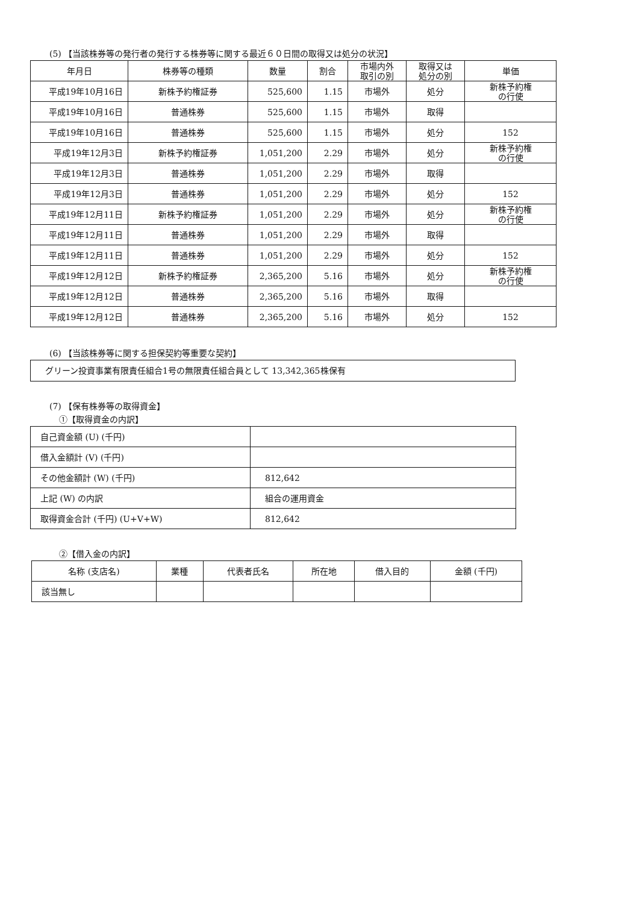(5) 【当該株券等の発行者の発行する株券等に関する最近６０日間の取得又は処分の状況】
| 年月日 | 株券等の種類 | 数量 | 割合 | 市場内外 取引の別 | 取得又は 処分の別 | 単価 |
| --- | --- | --- | --- | --- | --- | --- |
| 平成19年10月16日 | 新株予約権証券 | 525,600 | 1.15 | 市場外 | 処分 | 新株予約権 の行使 |
| 平成19年10月16日 | 普通株券 | 525,600 | 1.15 | 市場外 | 取得 | |
| 平成19年10月16日 | 普通株券 | 525,600 | 1.15 | 市場外 | 処分 | 152 |
| 平成19年12月3日 | 新株予約権証券 | 1,051,200 | 2.29 | 市場外 | 処分 | 新株予約権 の行使 |
| 平成19年12月3日 | 普通株券 | 1,051,200 | 2.29 | 市場外 | 取得 | |
| 平成19年12月3日 | 普通株券 | 1,051,200 | 2.29 | 市場外 | 処分 | 152 |
| 平成19年12月11日 | 新株予約権証券 | 1,051,200 | 2.29 | 市場外 | 処分 | 新株予約権 の行使 |
| 平成19年12月11日 | 普通株券 | 1,051,200 | 2.29 | 市場外 | 取得 | |
| 平成19年12月11日 | 普通株券 | 1,051,200 | 2.29 | 市場外 | 処分 | 152 |
| 平成19年12月12日 | 新株予約権証券 | 2,365,200 | 5.16 | 市場外 | 処分 | 新株予約権 の行使 |
| 平成19年12月12日 | 普通株券 | 2,365,200 | 5.16 | 市場外 | 取得 | |
| 平成19年12月12日 | 普通株券 | 2,365,200 | 5.16 | 市場外 | 処分 | 152 |
(6) 【当該株券等に関する担保契約等重要な契約】
グリーン投資事業有限責任組合1号の無限責任組合員として 13,342,365株保有
(7) 【保有株券等の取得資金】
①【取得資金の内訳】
| 自己資金額 (U) (千円) | |
| 借入金額計 (V) (千円) | |
| その他金額計 (W) (千円) | 812,642 |
| 上記 (W) の内訳 | 組合の運用資金 |
| 取得資金合計 (千円) (U+V+W) | 812,642 |
②【借入金の内訳】
| 名称 (支店名) | 業種 | 代表者氏名 | 所在地 | 借入目的 | 金額 (千円) |
| --- | --- | --- | --- | --- | --- |
| 該当無し | | | | | |